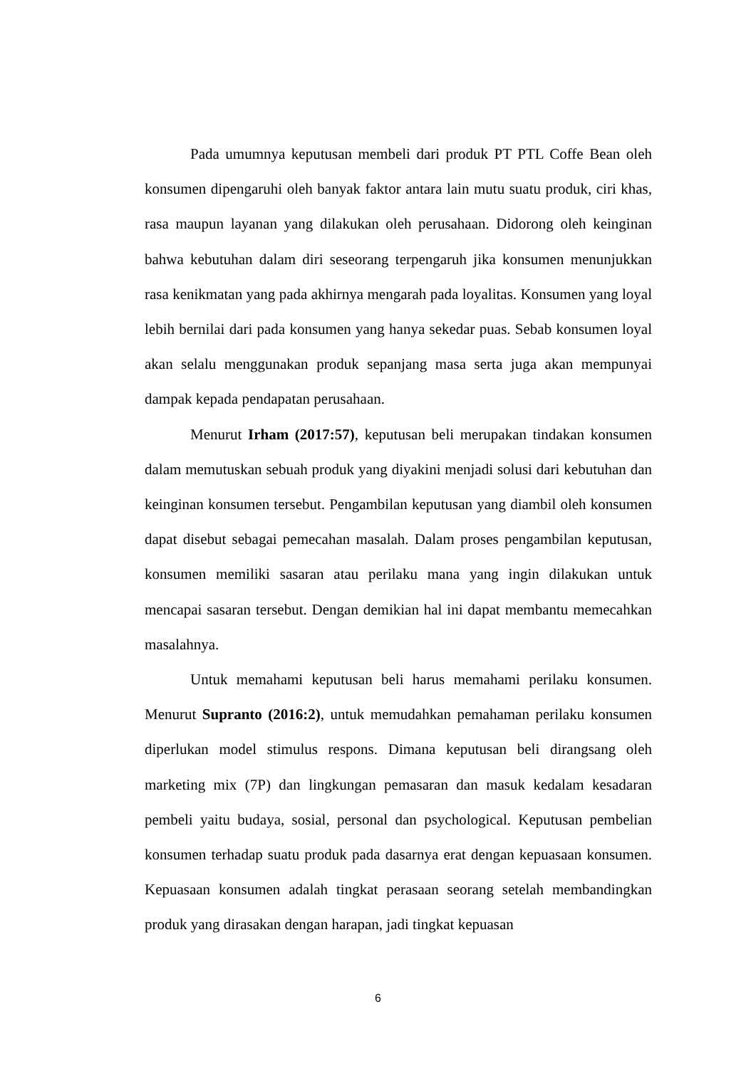Pada umumnya keputusan membeli dari produk PT PTL Coffe Bean oleh konsumen dipengaruhi oleh banyak faktor antara lain mutu suatu produk, ciri khas, rasa maupun layanan yang dilakukan oleh perusahaan. Didorong oleh keinginan bahwa kebutuhan dalam diri seseorang terpengaruh jika konsumen menunjukkan rasa kenikmatan yang pada akhirnya mengarah pada loyalitas. Konsumen yang loyal lebih bernilai dari pada konsumen yang hanya sekedar puas. Sebab konsumen loyal akan selalu menggunakan produk sepanjang masa serta juga akan mempunyai dampak kepada pendapatan perusahaan.
Menurut Irham (2017:57), keputusan beli merupakan tindakan konsumen dalam memutuskan sebuah produk yang diyakini menjadi solusi dari kebutuhan dan keinginan konsumen tersebut. Pengambilan keputusan yang diambil oleh konsumen dapat disebut sebagai pemecahan masalah. Dalam proses pengambilan keputusan, konsumen memiliki sasaran atau perilaku mana yang ingin dilakukan untuk mencapai sasaran tersebut. Dengan demikian hal ini dapat membantu memecahkan masalahnya.
Untuk memahami keputusan beli harus memahami perilaku konsumen. Menurut Supranto (2016:2), untuk memudahkan pemahaman perilaku konsumen diperlukan model stimulus respons. Dimana keputusan beli dirangsang oleh marketing mix (7P) dan lingkungan pemasaran dan masuk kedalam kesadaran pembeli yaitu budaya, sosial, personal dan psychological. Keputusan pembelian konsumen terhadap suatu produk pada dasarnya erat dengan kepuasaan konsumen. Kepuasaan konsumen adalah tingkat perasaan seorang setelah membandingkan produk yang dirasakan dengan harapan, jadi tingkat kepuasan
6